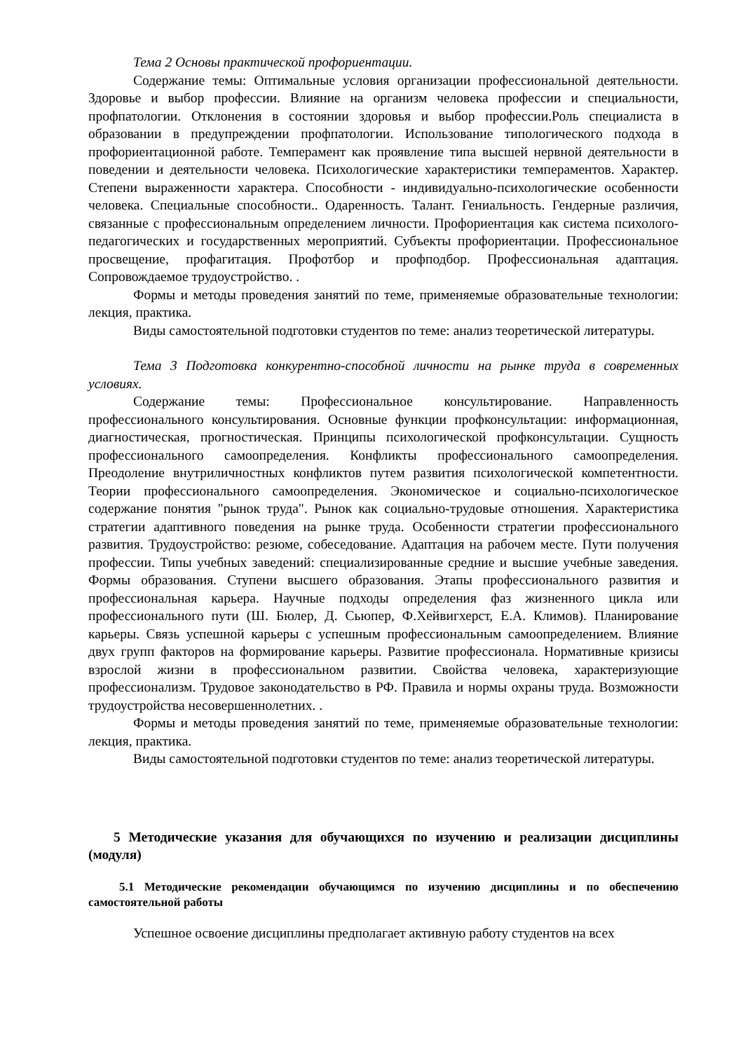Тема 2 Основы практической профориентации.
Содержание темы: Оптимальные условия организации профессиональной деятельности. Здоровье и выбор профессии. Влияние на организм человека профессии и специальности, профпатологии. Отклонения в состоянии здоровья и выбор профессии.Роль специалиста в образовании в предупреждении профпатологии. Использование типологического подхода в профориентационной работе. Темперамент как проявление типа высшей нервной деятельности в поведении и деятельности человека. Психологические характеристики темпераментов. Характер. Степени выраженности характера. Способности - индивидуально-психологические особенности человека. Специальные способности.. Одаренность. Талант. Гениальность. Гендерные различия, связанные с профессиональным определением личности. Профориентация как система психолого-педагогических и государственных мероприятий. Субъекты профориентации. Профессиональное просвещение, профагитация. Профотбор и профподбор. Профессиональная адаптация. Сопровождаемое трудоустройство. .
Формы и методы проведения занятий по теме, применяемые образовательные технологии: лекция, практика.
Виды самостоятельной подготовки студентов по теме: анализ теоретической литературы.
Тема 3 Подготовка конкурентно-способной личности на рынке труда в современных условиях.
Содержание темы: Профессиональное консультирование. Направленность профессионального консультирования. Основные функции профконсультации: информационная, диагностическая, прогностическая. Принципы психологической профконсультации. Сущность профессионального самоопределения. Конфликты профессионального самоопределения. Преодоление внутриличностных конфликтов путем развития психологической компетентности. Теории профессионального самоопределения. Экономическое и социально-психологическое содержание понятия "рынок труда". Рынок как социально-трудовые отношения. Характеристика стратегии адаптивного поведения на рынке труда. Особенности стратегии профессионального развития. Трудоустройство: резюме, собеседование. Адаптация на рабочем месте. Пути получения профессии. Типы учебных заведений: специализированные средние и высшие учебные заведения. Формы образования. Ступени высшего образования. Этапы профессионального развития и профессиональная карьера. Научные подходы определения фаз жизненного цикла или профессионального пути (Ш. Бюлер, Д. Сьюпер, Ф.Хейвигхерст, Е.А. Климов). Планирование карьеры. Связь успешной карьеры с успешным профессиональным самоопределением. Влияние двух групп факторов на формирование карьеры. Развитие профессионала. Нормативные кризисы взрослой жизни в профессиональном развитии. Свойства человека, характеризующие профессионализм. Трудовое законодательство в РФ. Правила и нормы охраны труда. Возможности трудоустройства несовершеннолетних. .
Формы и методы проведения занятий по теме, применяемые образовательные технологии: лекция, практика.
Виды самостоятельной подготовки студентов по теме: анализ теоретической литературы.
5 Методические указания для обучающихся по изучению и реализации дисциплины (модуля)
5.1 Методические рекомендации обучающимся по изучению дисциплины и по обеспечению самостоятельной работы
Успешное освоение дисциплины предполагает активную работу студентов на всех